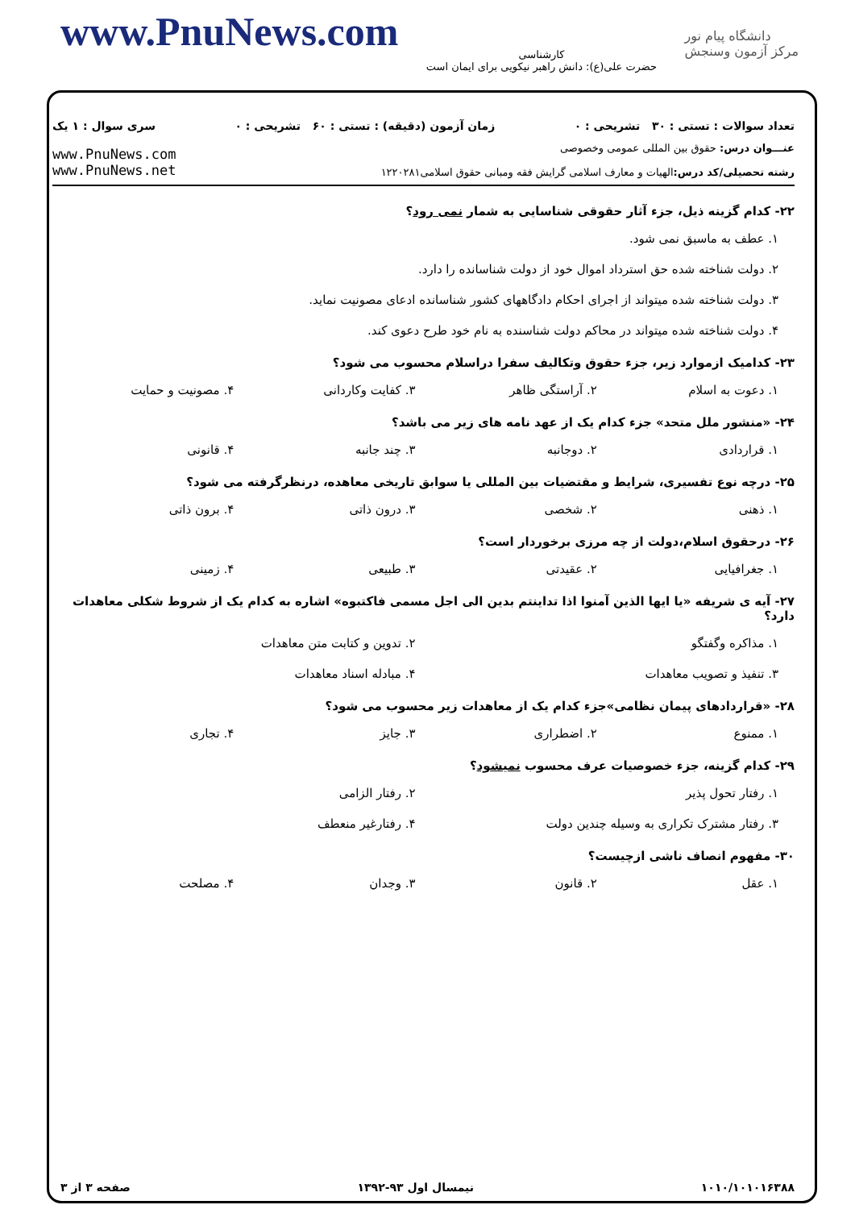www.PnuNews.com
کارشناسی
حضرت علی(ع): دانش راهبر نیکویی برای ایمان است
دانشگاه پیام نور
مرکز آزمون وسنجش
تعداد سوالات : تستی : ۳۰ تشریحی : ۰ زمان آزمون (دقیقه) : تستی : ۶۰ تشریحی : ۰ سری سوال : ۱ یک
عنـــوان درس: حقوق بین المللی عمومی وخصوصی
رشته تحصیلی/کد درس: الهیات و معارف اسلامی گرایش فقه ومبانی حقوق اسلامی۱۲۲۰۲۸۱
www.PnuNews.com
www.PnuNews.net
۲۲- کدام گزینه ذیل، جزء آثار حقوقی شناسایی به شمار نمی رود؟
۱. عطف به ماسبق نمی شود.
۲. دولت شناخته شده حق استرداد اموال خود از دولت شناسانده را دارد.
۳. دولت شناخته شده میتواند از اجرای احکام دادگاههای کشور شناسانده ادعای مصونیت نماید.
۴. دولت شناخته شده میتواند در محاکم دولت شناسنده به نام خود طرح دعوی کند.
۲۳- کدامیک ازموارد زیر، جزء حقوق وتکالیف سفرا دراسلام محسوب می شود؟
۱. دعوت به اسلام ۲. آراستگی ظاهر ۳. کفایت وکاردانی ۴. مصونیت و حمایت
۲۴- «منشور ملل متحد» جزء کدام یک از عهد نامه های زیر می باشد؟
۱. قراردادی ۲. دوجانبه ۳. چند جانبه ۴. قانونی
۲۵- درچه نوع تفسیری، شرایط و مقتضیات بین المللی یا سوابق تاریخی معاهده، درنظرگرفته می شود؟
۱. ذهنی ۲. شخصی ۳. درون ذاتی ۴. برون ذاتی
۲۶- درحقوق اسلام،دولت از چه مرزی برخوردار است؟
۱. جغرافیایی ۲. عقیدتی ۳. طبیعی ۴. زمینی
۲۷- آیه ی شریفه «یا ایها الذین آمنوا اذا تداینتم بدین الی اجل مسمی فاکتبوه» اشاره به کدام یک از شروط شکلی معاهدات دارد؟
۱. مذاکره وگفتگو ۲. تدوین و کتابت متن معاهدات ۳. تنفیذ و تصویب معاهدات ۴. مبادله اسناد معاهدات
۲۸- «قراردادهای پیمان نظامی»جزء کدام یک از معاهدات زیر محسوب می شود؟
۱. ممنوع ۲. اضطراری ۳. جایز ۴. تجاری
۲۹- کدام گزینه، جزء خصوصیات عرف محسوب نمیشود؟
۱. رفتار تحول پذیر ۲. رفتار الزامی ۳. رفتار مشترک تکراری به وسیله چندین دولت ۴. رفتارغیر منعطف
۳۰- مفهوم انصاف ناشی ازچیست؟
۱. عقل ۲. قانون ۳. وجدان ۴. مصلحت
۱۰۱۰/۱۰۱۰۱۶۳۸۸ نیمسال اول ۹۳-۱۳۹۲ صفحه ۳ از ۳